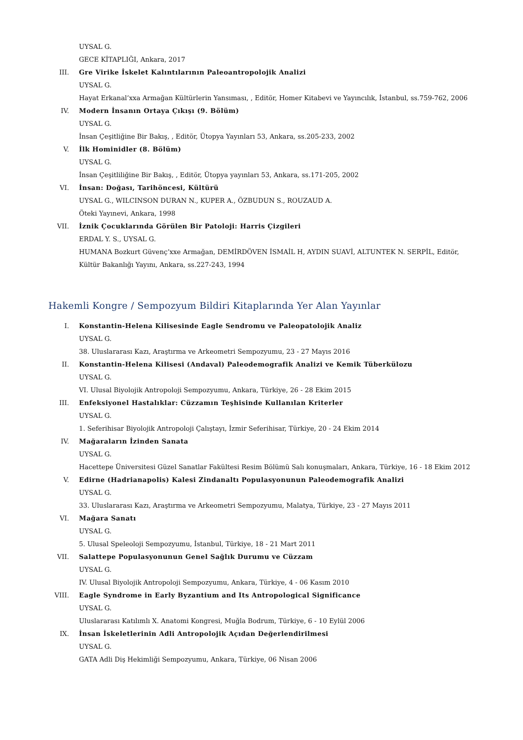UYSAL G.
GECE KİTAPLIĞI, Ankara, 2017
III. Gre Virike İskelet Kalıntılarının Paleoantropolojik Analizi
UYSAL G.
Hayat Erkanal’xxa Armağan Kültürlerin Yansıması, , Editör, Homer Kitabevi ve Yayıncılık, İstanbul, ss.759-762, 2006
IV. Modern İnsanın Ortaya Çıkışı (9. Bölüm)
UYSAL G.
İnsan Çeşitliğine Bir Bakış, , Editör, Ütopya Yayınları 53, Ankara, ss.205-233, 2002
V. İlk Hominidler (8. Bölüm)
UYSAL G.
İnsan Çeşitliliğine Bir Bakış, , Editör, Ütopya yayınları 53, Ankara, ss.171-205, 2002
VI. İnsan: Doğası, Tarihöncesi, Kültürü
UYSAL G., WILCINSON DURAN N., KUPER A., ÖZBUDUN S., ROUZAUD A.
Öteki Yayınevi, Ankara, 1998
VII. İznik Çocuklarında Görülen Bir Patoloji: Harris Çizgileri
ERDAL Y. S., UYSAL G.
HUMANA Bozkurt Güvenç’xxe Armağan, DEMİRDÖVEN İSMAİL H, AYDIN SUAVİ, ALTUNTEK N. SERPİL, Editör, Kültür Bakanlığı Yayını, Ankara, ss.227-243, 1994
Hakemli Kongre / Sempozyum Bildiri Kitaplarında Yer Alan Yayınlar
I. Konstantin-Helena Kilisesinde Eagle Sendromu ve Paleopatolojik Analiz
UYSAL G.
38. Uluslararası Kazı, Araştırma ve Arkeometri Sempozyumu, 23 - 27 Mayıs 2016
II. Konstantin-Helena Kilisesi (Andaval) Paleodemografik Analizi ve Kemik Tüberkülozu
UYSAL G.
VI. Ulusal Biyolojik Antropoloji Sempozyumu, Ankara, Türkiye, 26 - 28 Ekim 2015
III. Enfeksiyonel Hastalıklar: Cüzzamın Teşhisinde Kullanılan Kriterler
UYSAL G.
1. Seferihisar Biyolojik Antropoloji Çalıştayı, İzmir Seferihisar, Türkiye, 20 - 24 Ekim 2014
IV. Mağaraların İzinden Sanata
UYSAL G.
Hacettepe Üniversitesi Güzel Sanatlar Fakültesi Resim Bölümü Salı konuşmaları, Ankara, Türkiye, 16 - 18 Ekim 2012
V. Edirne (Hadrianapolis) Kalesi Zindanaltı Populasyonunun Paleodemografik Analizi
UYSAL G.
33. Uluslararası Kazı, Araştırma ve Arkeometri Sempozyumu, Malatya, Türkiye, 23 - 27 Mayıs 2011
VI. Mağara Sanatı
UYSAL G.
5. Ulusal Speleoloji Sempozyumu, İstanbul, Türkiye, 18 - 21 Mart 2011
VII. Salattepe Populasyonunun Genel Sağlık Durumu ve Cüzzam
UYSAL G.
IV. Ulusal Biyolojik Antropoloji Sempozyumu, Ankara, Türkiye, 4 - 06 Kasım 2010
VIII. Eagle Syndrome in Early Byzantium and Its Antropological Significance
UYSAL G.
Uluslararası Katılımlı X. Anatomi Kongresi, Muğla Bodrum, Türkiye, 6 - 10 Eylül 2006
IX. İnsan İskeletlerinin Adli Antropolojik Açıdan Değerlendirilmesi
UYSAL G.
GATA Adli Diş Hekimliği Sempozyumu, Ankara, Türkiye, 06 Nisan 2006